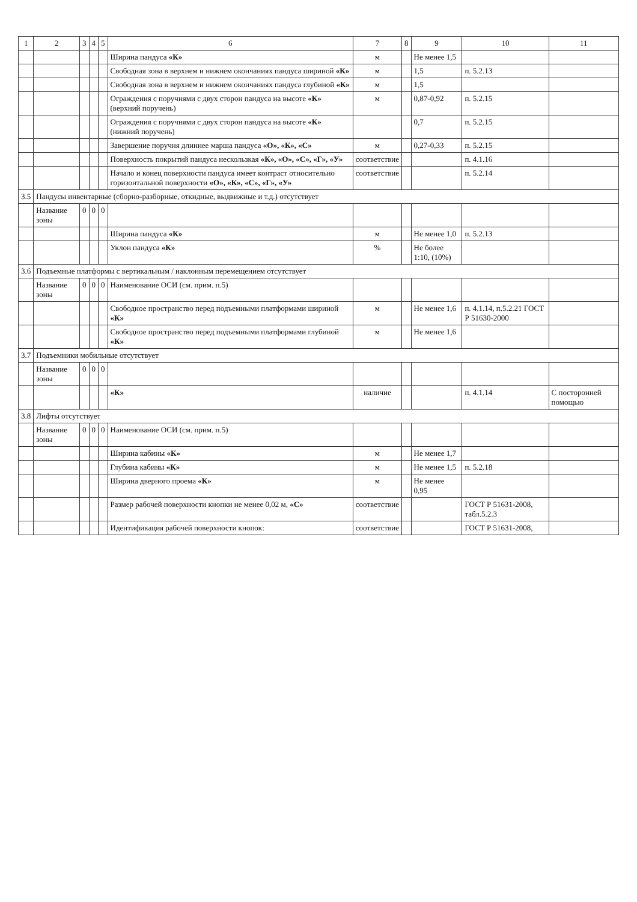| 1 | 2 | 3 | 4 | 5 | 6 | 7 | 8 | 9 | 10 | 11 |
| --- | --- | --- | --- | --- | --- | --- | --- | --- | --- | --- |
| | | | | | Ширина пандуса «К» | м | | Не менее 1,5 | | |
| | | | | | Свободная зона в верхнем и нижнем окончаниях пандуса шириной «К» | м | | 1,5 | п. 5.2.13 | |
| | | | | | Свободная зона в верхнем и нижнем окончаниях пандуса глубиной «К» | м | | 1,5 | | |
| | | | | | Ограждения с поручнями с двух сторон пандуса на высоте «К» (верхний поручень) | м | | 0,87-0,92 | п. 5.2.15 | |
| | | | | | Ограждения с поручнями с двух сторон пандуса на высоте «К» (нижний поручень) | | | 0,7 | п. 5.2.15 | |
| | | | | | Завершение поручня длиннее марша пандуса «О», «К», «С» | м | | 0,27-0,33 | п. 5.2.15 | |
| | | | | | Поверхность покрытий пандуса нескользкая «К», «О», «С», «Г», «У» | соответствие | | | п. 4.1.16 | |
| | | | | | Начало и конец поверхности пандуса имеет контраст относительно горизонтальной поверхности «О», «К», «С», «Г», «У» | соответствие | | | п. 5.2.14 | |
| 3.5 | Пандусы инвентарные (сборно-разборные, откидные, выдвижные и т.д.) отсутствует | | | | | | | | | |
| | Название зоны | 0 | 0 | 0 | | | | | | |
| | | | | | Ширина пандуса «К» | м | | Не менее 1,0 | п. 5.2.13 | |
| | | | | | Уклон пандуса «К» | % | | Не более 1:10, (10%) | | |
| 3.6 | Подъемные платформы с вертикальным / наклонным перемещением отсутствует | | | | | | | | | |
| | Название зоны | 0 | 0 | 0 | Наименование ОСИ (см. прим. п.5) | | | | | |
| | | | | | Свободное пространство перед подъемными платформами шириной «К» | м | | Не менее 1,6 | п. 4.1.14, п.5.2.21 ГОСТ Р 51630-2000 | |
| | | | | | Свободное пространство перед подъемными платформами глубиной «К» | м | | Не менее 1,6 | | |
| 3.7 | Подъемники мобильные отсутствует | | | | | | | | | |
| | Название зоны | 0 | 0 | 0 | | | | | | |
| | | | | | «К» | наличие | | | п. 4.1.14 | С посторонней помощью |
| 3.8 | Лифты отсутствует | | | | | | | | | |
| | Название зоны | 0 | 0 | 0 | Наименование ОСИ (см. прим. п.5) | | | | | |
| | | | | | Ширина кабины «К» | м | | Не менее 1,7 | | |
| | | | | | Глубина кабины «К» | м | | Не менее 1,5 | п. 5.2.18 | |
| | | | | | Ширина дверного проема «К» | м | | Не менее 0,95 | | |
| | | | | | Размер рабочей поверхности кнопки не менее 0,02 м, «С» | соответствие | | | ГОСТ Р 51631-2008, табл.5.2.3 | |
| | | | | | Идентификация рабочей поверхности кнопок: | соответствие | | | ГОСТ Р 51631-2008, | |